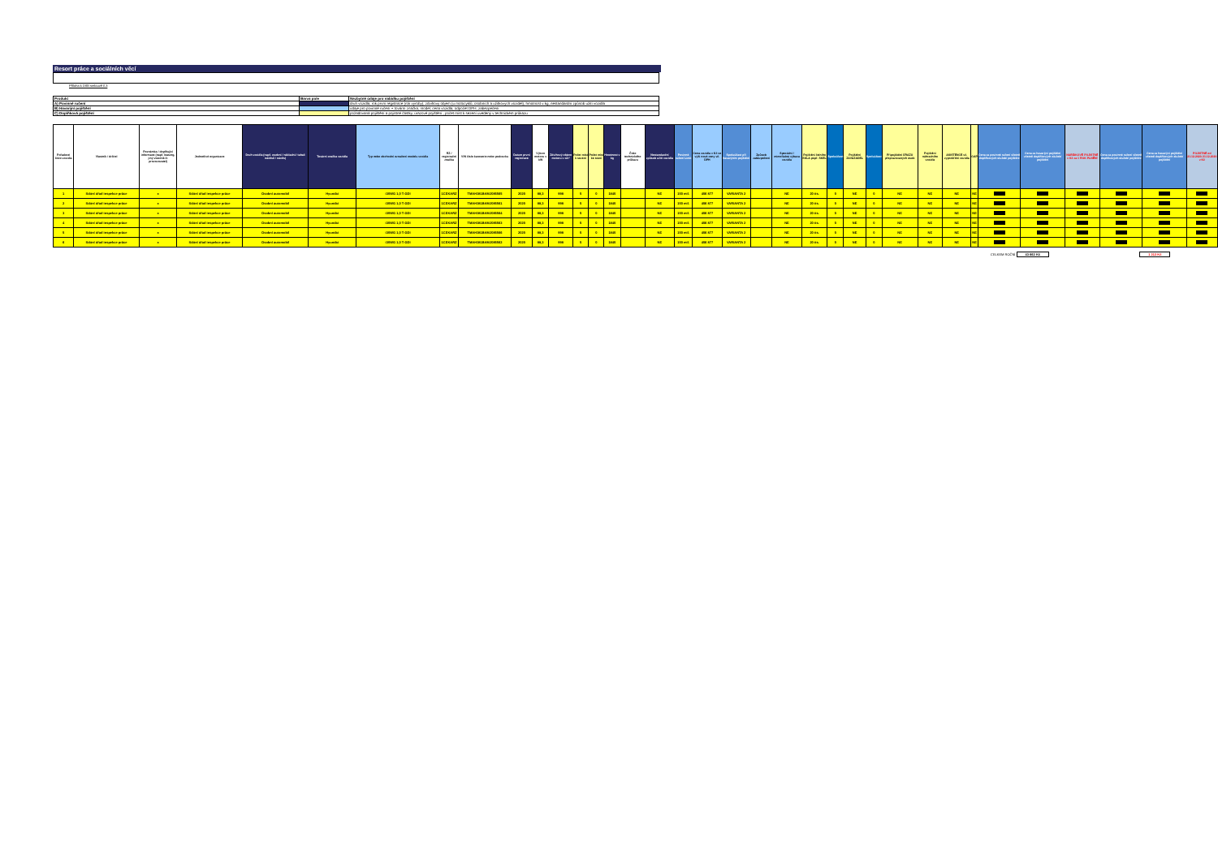Resort práce a sociálních věcí
Příloha k Dílčí smlouvě č.3
| Produkt | Barva pole | Nezbytné údaje pro nabídku pojištění |
| A) Povinné ručení | | druh vozidla, rok první registrace (rok výroby), zdvihový objem (u motocyklů, osobních a užitkových vozidel), hmotnost v kg, nestandardní způsob užití vozidla |
| B) Havarijní pojištění | | údaje pro povinné ručení + tovární značka, model, cena vozidla, odpočet DPH, zabezpečení |
| C) Doplňková pojištění | | požadovaná pojištění a pojistné částky, úrazové pojištění , počet míst k sezení uvedený v technickém průkazu |
| Pořadové číslo vozidla | Vlastník / držitel | Poznámka / doplňující informace (např. leasing, jiný vlastník či provozovatel) | Jednotlivé organizace | Druh vozidla (např. osobní / nákladní / tahač návěsů / návěs) | Tovární značka vozidla | Typ nebo obchodní označení modelu vozidla | RZ / registrační značka | VIN číslo karoserie nebo podvozku | Datum první registrace | Výkon motoru v kW | Zdvihový objem motoru v cm³ | Počet míst k sezení | Počet míst ke stání | Hmotnost v kg | Číslo technického průkazu | Nestandardní způsob užití vozidla | Povinné ručení Limit | Cena vozidla v Kč ve výši nové ceny vč. DPH | Spoluúčast při havarijním pojištění | Způsob zabezpečení | Speciální / mimořádná výbava vozidla | Pojištění čelního SKLA popř. SKEL | Spoluúčast | Pojištění ZAVAZADEL | Spoluúčast | Připojištění ÚRAZU přepravovaných osob | Pojištění náhradního vozidla | ASISTENCE vč. vyprošťění vozidla | GAP | Cena za povinné ručení včetně doplňkových služeb/ pojištění | Cena za havarijní pojištění včetně doplňkových služeb/ pojištění | NABÍDKOVÉ POJISTNÉ v Kč za 1 ROK PLNĚNÍ | Cena za povinné ručení včetně doplňkových služeb/ pojištění | Cena za havarijní pojištění včetně doplňkových služeb/ pojištění | POJISTNÉ od 21.12.2020-31.12.2020 v Kč |
| --- | --- | --- | --- | --- | --- | --- | --- | --- | --- | --- | --- | --- | --- | --- | --- | --- | --- | --- | --- | --- | --- | --- | --- | --- | --- | --- | --- | --- | --- | --- | --- | --- | --- | --- | --- |
| 1 | Státní úřad inspekce práce | x | Státní úřad inspekce práce | Osobní automobil | Hyundai | i30WG 1,0 T-GDI | 1CEKARZ | TMAH381BAMJ085565 | 2020 | 88,3 | 998 | 5 | 0 | 1840 | | NE | 150 mil. | 406 877 | VARIANTA 2 | | NE | 20 tis. | 0 | NE | 0 | NE | NE | NE | NE | | | | | | |
| 2 | Státní úřad inspekce práce | x | Státní úřad inspekce práce | Osobní automobil | Hyundai | i30WG 1,0 T-GDI | 1CEKARZ | TMAH381BAMJ085561 | 2020 | 88,3 | 998 | 5 | 0 | 1840 | | NE | 150 mil. | 406 877 | VARIANTA 2 | | NE | 20 tis. | 0 | NE | 0 | NE | NE | NE | NE | | | | | | |
| 3 | Státní úřad inspekce práce | x | Státní úřad inspekce práce | Osobní automobil | Hyundai | i30WG 1,0 T-GDI | 1CEKARZ | TMAH381BAMJ085564 | 2020 | 88,3 | 998 | 5 | 0 | 1840 | | NE | 150 mil. | 406 877 | VARIANTA 2 | | NE | 20 tis. | 0 | NE | 0 | NE | NE | NE | NE | | | | | | |
| 4 | Státní úřad inspekce práce | x | Státní úřad inspekce práce | Osobní automobil | Hyundai | i30WG 1,0 T-GDI | 1CEKARZ | TMAH381BAMJ085563 | 2020 | 88,3 | 998 | 5 | 0 | 1840 | | NE | 150 mil. | 406 877 | VARIANTA 2 | | NE | 20 tis. | 0 | NE | 0 | NE | NE | NE | NE | | | | | | |
| 5 | Státní úřad inspekce práce | x | Státní úřad inspekce práce | Osobní automobil | Hyundai | i30WG 1,0 T-GDI | 1CEKARZ | TMAH381BAMJ085566 | 2020 | 88,3 | 998 | 5 | 0 | 1840 | | NE | 150 mil. | 406 877 | VARIANTA 2 | | NE | 20 tis. | 0 | NE | 0 | NE | NE | NE | NE | | | | | | |
| 6 | Státní úřad inspekce práce | x | Státní úřad inspekce práce | Osobní automobil | Hyundai | i30WG 1,0 T-GDI | 1CEKARZ | TMAH381BAMJ085562 | 2020 | 88,3 | 998 | 5 | 0 | 1840 | | NE | 150 mil. | 406 877 | VARIANTA 2 | | NE | 20 tis. | 0 | NE | 0 | NE | NE | NE | NE | | | | | | |
CELKEM ROČNÍ 43 662 Kč 1 213 Kč